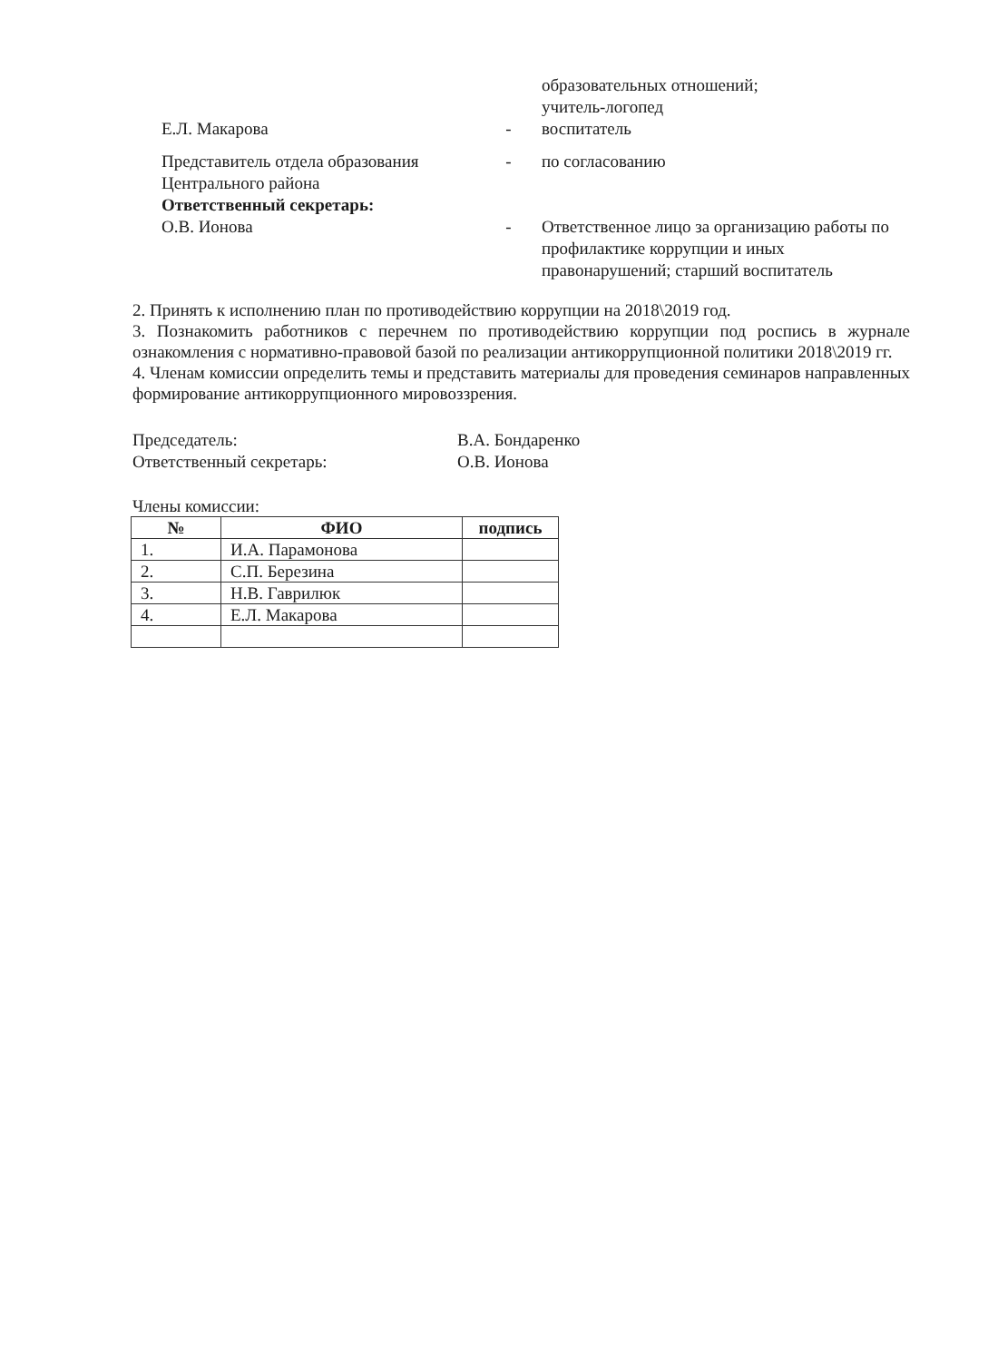образовательных отношений;
учитель-логопед
Е.Л. Макарова - воспитатель
Представитель отдела образования
Центрального района
Ответственный секретарь:
- по согласованию
О.В. Ионова - Ответственное лицо за организацию работы по профилактике коррупции и иных правонарушений; старший воспитатель
2. Принять к исполнению план по противодействию коррупции на 2018\2019 год.
3. Познакомить работников с перечнем по противодействию коррупции под роспись в журнале ознакомления с нормативно-правовой базой по реализации антикоррупционной политики 2018\2019 гг.
4. Членам комиссии определить темы и представить материалы для проведения семинаров направленных формирование антикоррупционного мировоззрения.
Председатель:
Ответственный секретарь:
В.А. Бондаренко
О.В. Ионова
Члены комиссии:
| № | ФИО | подпись |
| --- | --- | --- |
| 1. | И.А. Парамонова | |
| 2. | С.П. Березина | |
| 3. | Н.В. Гаврилюк | |
| 4. | Е.Л. Макарова | |